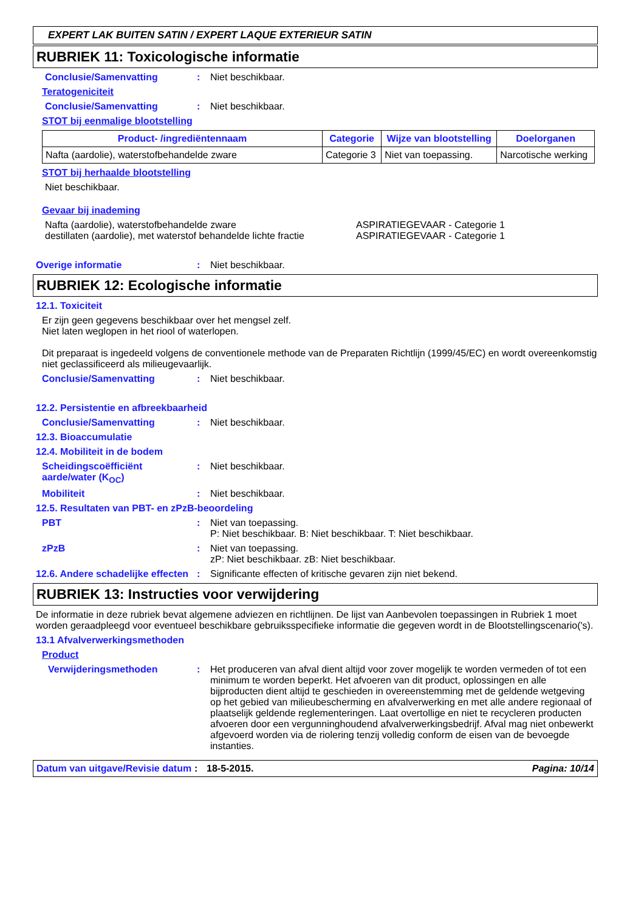EXPERT LAK BUITEN SATIN / EXPERT LAQUE EXTERIEUR SATIN
RUBRIEK 11: Toxicologische informatie
Conclusie/Samenvatting: Niet beschikbaar.
Teratogeniciteit
Conclusie/Samenvatting: Niet beschikbaar.
STOT bij eenmalige blootstelling
| Product- /ingrediëntennaam | Categorie | Wijze van blootstelling | Doelorganen |
| --- | --- | --- | --- |
| Nafta (aardolie), waterstofbehandelde zware | Categorie 3 | Niet van toepassing. | Narcotische werking |
STOT bij herhaalde blootstelling
Niet beschikbaar.
Gevaar bij inademing
Nafta (aardolie), waterstofbehandelde zware
destillaten (aardolie), met waterstof behandelde lichte fractie
ASPIRATIEGEVAAR - Categorie 1
ASPIRATIEGEVAAR - Categorie 1
Overige informatie: Niet beschikbaar.
RUBRIEK 12: Ecologische informatie
12.1. Toxiciteit
Er zijn geen gegevens beschikbaar over het mengsel zelf.
Niet laten weglopen in het riool of waterlopen.
Dit preparaat is ingedeeld volgens de conventionele methode van de Preparaten Richtlijn (1999/45/EC) en wordt overeenkomstig niet geclassificeerd als milieugevaarlijk.
Conclusie/Samenvatting: Niet beschikbaar.
12.2. Persistentie en afbreekbaarheid
Conclusie/Samenvatting: Niet beschikbaar.
12.3. Bioaccumulatie
12.4. Mobiliteit in de bodem
Scheidingscoëfficiënt aarde/water (K<sub>OC</sub>): Niet beschikbaar.
Mobiliteit: Niet beschikbaar.
12.5. Resultaten van PBT- en zPzB-beoordeling
PBT: Niet van toepassing.
P: Niet beschikbaar. B: Niet beschikbaar. T: Niet beschikbaar.
zPzB: Niet van toepassing.
zP: Niet beschikbaar. zB: Niet beschikbaar.
12.6. Andere schadelijke effecten: Significante effecten of kritische gevaren zijn niet bekend.
RUBRIEK 13: Instructies voor verwijdering
De informatie in deze rubriek bevat algemene adviezen en richtlijnen. De lijst van Aanbevolen toepassingen in Rubriek 1 moet worden geraadpleegd voor eventueel beschikbare gebruiksspecifieke informatie die gegeven wordt in de Blootstellingscenario('s).
13.1 Afvalverwerkingsmethoden
Product
Verwijderingsmethoden: Het produceren van afval dient altijd voor zover mogelijk te worden vermeden of tot een minimum te worden beperkt. Het afvoeren van dit product, oplossingen en alle bijproducten dient altijd te geschieden in overeenstemming met de geldende wetgeving op het gebied van milieubescherming en afvalverwerking en met alle andere regionaal of plaatselijk geldende reglementeringen. Laat overtollige en niet te recycleren producten afvoeren door een vergunninghoudend afvalverwerkingsbedrijf. Afval mag niet onbewerkt afgevoerd worden via de riolering tenzij volledig conform de eisen van de bevoegde instanties.
Datum van uitgave/Revisie datum: 18-5-2015. Pagina: 10/14